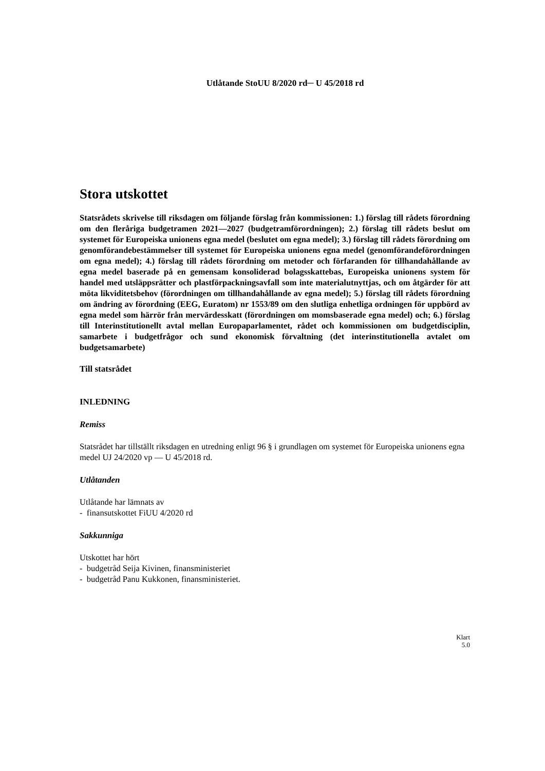Utlåtande StoUU 8/2020 rd─ U 45/2018 rd
Stora utskottet
Statsrådets skrivelse till riksdagen om följande förslag från kommissionen: 1.) förslag till rådets förordning om den fleråriga budgetramen 2021—2027 (budgetramförordningen); 2.) förslag till rådets beslut om systemet för Europeiska unionens egna medel (beslutet om egna medel); 3.) förslag till rådets förordning om genomförandebestämmelser till systemet för Europeiska unionens egna medel (genomförandeförordningen om egna medel); 4.) förslag till rådets förordning om metoder och förfaranden för tillhandahållande av egna medel baserade på en gemensam konsoliderad bolagsskattebas, Europeiska unionens system för handel med utsläppsrätter och plastförpackningsavfall som inte materialutnyttjas, och om åtgärder för att möta likviditetsbehov (förordningen om tillhandahållande av egna medel); 5.) förslag till rådets förordning om ändring av förordning (EEG, Euratom) nr 1553/89 om den slutliga enhetliga ordningen för uppbörd av egna medel som härrör från mervärdesskatt (förordningen om momsbaserade egna medel) och; 6.) förslag till Interinstitutionellt avtal mellan Europaparlamentet, rådet och kommissionen om budgetdisciplin, samarbete i budgetfrågor och sund ekonomisk förvaltning (det interinstitutionella avtalet om budgetsamarbete)
Till statsrådet
INLEDNING
Remiss
Statsrådet har tillställt riksdagen en utredning enligt 96 § i grundlagen om systemet för Europeiska unionens egna medel UJ 24/2020 vp — U 45/2018 rd.
Utlåtanden
Utlåtande har lämnats av
- finansutskottet FiUU 4/2020 rd
Sakkunniga
Utskottet har hört
- budgetråd Seija Kivinen, finansministeriet
- budgetråd Panu Kukkonen, finansministeriet.
Klart
5.0